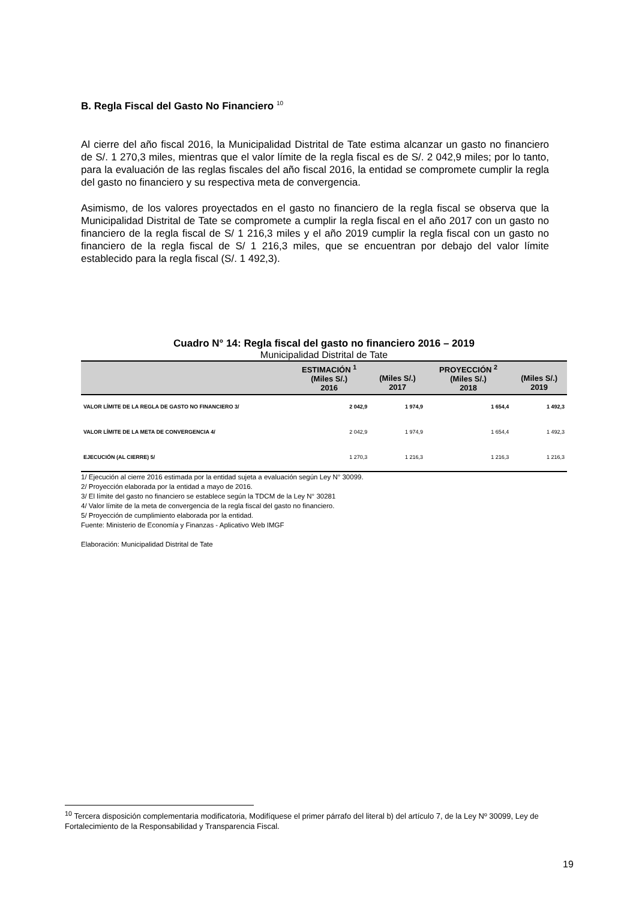B. Regla Fiscal del Gasto No Financiero <sup>10</sup>
Al cierre del año fiscal 2016, la Municipalidad Distrital de Tate estima alcanzar un gasto no financiero de S/. 1 270,3 miles, mientras que el valor límite de la regla fiscal es de S/. 2 042,9 miles; por lo tanto, para la evaluación de las reglas fiscales del año fiscal 2016, la entidad se compromete cumplir la regla del gasto no financiero y su respectiva meta de convergencia.
Asimismo, de los valores proyectados en el gasto no financiero de la regla fiscal se observa que la Municipalidad Distrital de Tate se compromete a cumplir la regla fiscal en el año 2017 con un gasto no financiero de la regla fiscal de S/ 1 216,3 miles y el año 2019 cumplir la regla fiscal con un gasto no financiero de la regla fiscal de S/ 1 216,3 miles, que se encuentran por debajo del valor límite establecido para la regla fiscal (S/. 1 492,3).
Cuadro N° 14: Regla fiscal del gasto no financiero 2016 – 2019
Municipalidad Distrital de Tate
| | ESTIMACIÓN <sup>1</sup> (Miles S/.) 2016 | (Miles S/.) 2017 | PROYECCIÓN <sup>2</sup> (Miles S/.) 2018 | (Miles S/.) 2019 |
| --- | --- | --- | --- | --- |
| VALOR LÍMITE DE LA REGLA DE GASTO NO FINANCIERO 3/ | 2 042,9 | 1 974,9 | 1 654,4 | 1 492,3 |
| VALOR LÍMITE DE LA META DE CONVERGENCIA 4/ | 2 042,9 | 1 974,9 | 1 654,4 | 1 492,3 |
| EJECUCIÓN (AL CIERRE) 5/ | 1 270,3 | 1 216,3 | 1 216,3 | 1 216,3 |
1/ Ejecución al cierre 2016 estimada por la entidad sujeta a evaluación según Ley N° 30099.
2/ Proyección elaborada por la entidad a mayo de 2016.
3/ El límite del gasto no financiero se establece según la TDCM de la Ley N° 30281
4/ Valor límite de la meta de convergencia de la regla fiscal del gasto no financiero.
5/ Proyección de cumplimiento elaborada por la entidad.
Fuente: Ministerio de Economía y Finanzas - Aplicativo Web IMGF
Elaboración: Municipalidad Distrital de Tate
<sup>10</sup> Tercera disposición complementaria modificatoria, Modifíquese el primer párrafo del literal b) del artículo 7, de la Ley Nº 30099, Ley de Fortalecimiento de la Responsabilidad y Transparencia Fiscal.
19